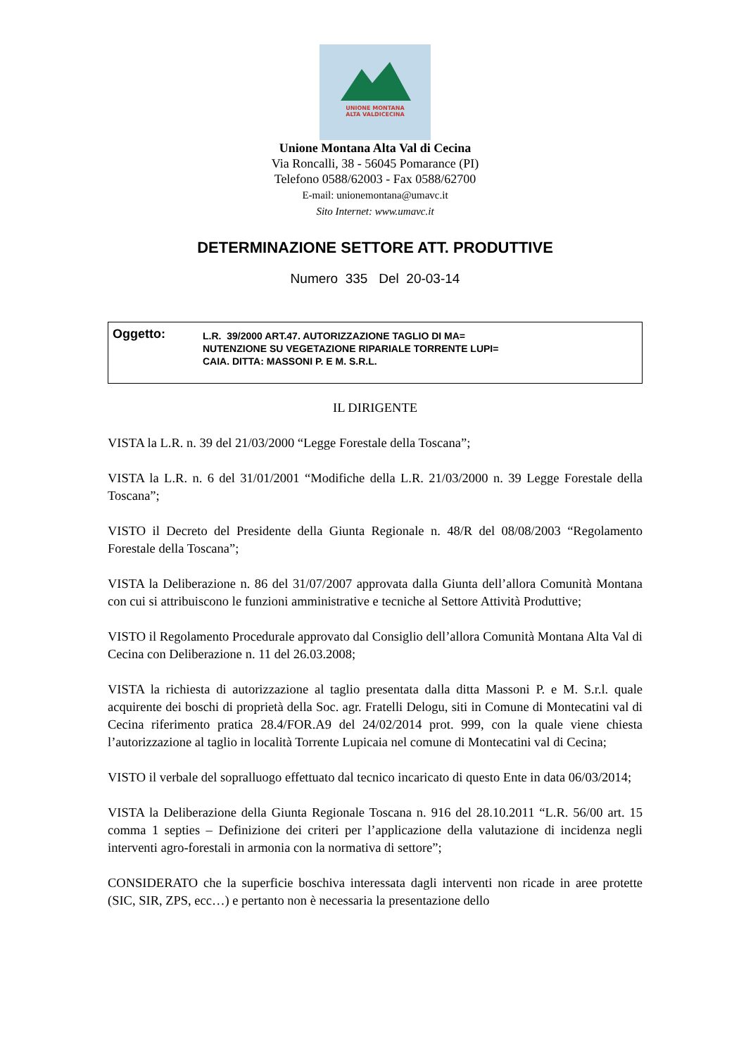UNIONE MONTANA
ALTA VALDICECINA
Unione Montana Alta Val di Cecina
Via Roncalli, 38 - 56045 Pomarance (PI)
Telefono 0588/62003 - Fax 0588/62700
E-mail: unionemontana@umavc.it
Sito Internet: www.umavc.it
DETERMINAZIONE SETTORE ATT. PRODUTTIVE
Numero 335 Del 20-03-14
Oggetto:
L.R. 39/2000 ART.47. AUTORIZZAZIONE TAGLIO DI MA=
NUTENZIONE SU VEGETAZIONE RIPARIALE TORRENTE LUPI=
CAIA. DITTA: MASSONI P. E M. S.R.L.
IL DIRIGENTE
VISTA la L.R. n. 39 del 21/03/2000 “Legge Forestale della Toscana”;
VISTA la L.R. n. 6 del 31/01/2001 “Modifiche della L.R. 21/03/2000 n. 39 Legge Forestale della Toscana”;
VISTO il Decreto del Presidente della Giunta Regionale n. 48/R del 08/08/2003 “Regolamento Forestale della Toscana”;
VISTA la Deliberazione n. 86 del 31/07/2007 approvata dalla Giunta dell’allora Comunità Montana con cui si attribuiscono le funzioni amministrative e tecniche al Settore Attività Produttive;
VISTO il Regolamento Procedurale approvato dal Consiglio dell’allora Comunità Montana Alta Val di Cecina con Deliberazione n. 11 del 26.03.2008;
VISTA la richiesta di autorizzazione al taglio presentata dalla ditta Massoni P. e M. S.r.l. quale acquirente dei boschi di proprietà della Soc. agr. Fratelli Delogu, siti in Comune di Montecatini val di Cecina riferimento pratica 28.4/FOR.A9 del 24/02/2014 prot. 999, con la quale viene chiesta l’autorizzazione al taglio in località Torrente Lupicaia nel comune di Montecatini val di Cecina;
VISTO il verbale del sopralluogo effettuato dal tecnico incaricato di questo Ente in data 06/03/2014;
VISTA la Deliberazione della Giunta Regionale Toscana n. 916 del 28.10.2011 “L.R. 56/00 art. 15 comma 1 septies – Definizione dei criteri per l’applicazione della valutazione di incidenza negli interventi agro-forestali in armonia con la normativa di settore”;
CONSIDERATO che la superficie boschiva interessata dagli interventi non ricade in aree protette (SIC, SIR, ZPS, ecc…) e pertanto non è necessaria la presentazione dello